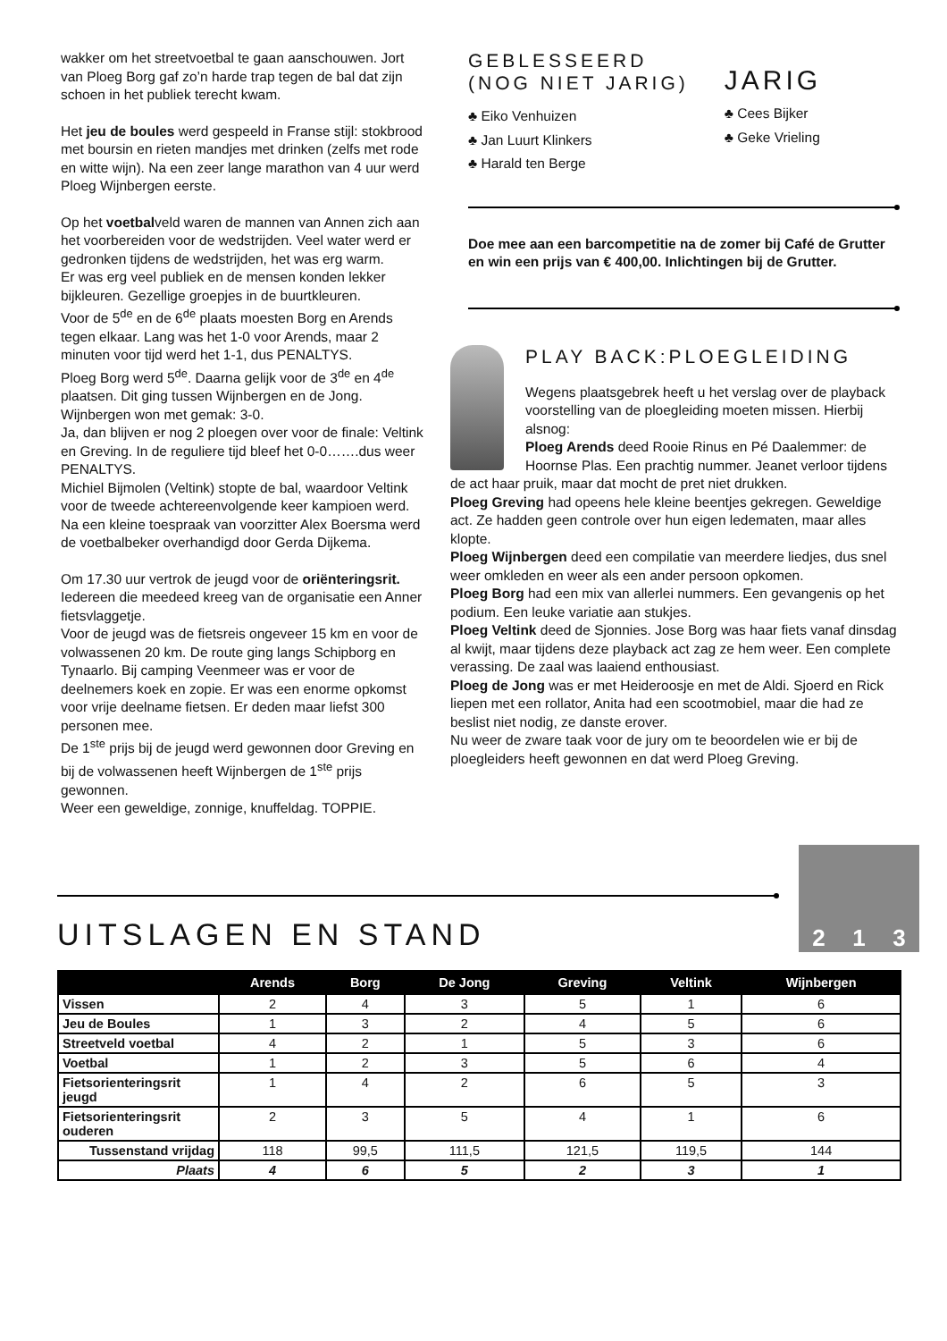wakker om het streetvoetbal te gaan aanschouwen. Jort van Ploeg Borg gaf zo’n harde trap tegen de bal dat zijn schoen in het publiek terecht kwam.
Het jeu de boules werd gespeeld in Franse stijl: stokbrood met boursin en rieten mandjes met drinken (zelfs met rode en witte wijn). Na een zeer lange marathon van 4 uur werd Ploeg Wijnbergen eerste.
Op het voetbalveld waren de mannen van Annen zich aan het voorbereiden voor de wedstrijden. Veel water werd er gedronken tijdens de wedstrijden, het was erg warm.
Er was erg veel publiek en de mensen konden lekker bijkleuren. Gezellige groepjes in de buurtkleuren.
Voor de 5<sup>de</sup> en de 6<sup>de</sup> plaats moesten Borg en Arends tegen elkaar. Lang was het 1-0 voor Arends, maar 2 minuten voor tijd werd het 1-1, dus PENALTYS.
Ploeg Borg werd 5<sup>de</sup>. Daarna gelijk voor de 3<sup>de</sup> en 4<sup>de</sup> plaatsen. Dit ging tussen Wijnbergen en de Jong. Wijnbergen won met gemak: 3-0.
Ja, dan blijven er nog 2 ploegen over voor de finale: Veltink en Greving. In de reguliere tijd bleef het 0-0…….dus weer PENALTYS.
Michiel Bijmolen (Veltink) stopte de bal, waardoor Veltink voor de tweede achtereenvolgende keer kampioen werd. Na een kleine toespraak van voorzitter Alex Boersma werd de voetbalbeker overhandigd door Gerda Dijkema.
Om 17.30 uur vertrok de jeugd voor de oriënteringsrit. Iedereen die meedeed kreeg van de organisatie een Anner fietsvlaggetje.
Voor de jeugd was de fietsreis ongeveer 15 km en voor de volwassenen 20 km. De route ging langs Schipborg en Tynaarlo. Bij camping Veenmeer was er voor de deelnemers koek en zopie. Er was een enorme opkomst voor vrije deelname fietsen. Er deden maar liefst 300 personen mee.
De 1<sup>ste</sup> prijs bij de jeugd werd gewonnen door Greving en bij de volwassenen heeft Wijnbergen de 1<sup>ste</sup> prijs gewonnen.
Weer een geweldige, zonnige, knuffeldag. TOPPIE.
GEBLESSEERD
(NOG NIET JARIG)
♣ Eiko Venhuizen
♣ Jan Luurt Klinkers
♣ Harald ten Berge
JARIG
♣ Cees Bijker
♣ Geke Vrieling
Doe mee aan een barcompetitie na de zomer bij Café de Grutter en win een prijs van € 400,00. Inlichtingen bij de Grutter.
PLAY BACK:PLOEGLEIDING
Wegens plaatsgebrek heeft u het verslag over de playback voorstelling van de ploegleiding moeten missen. Hierbij alsnog:
Ploeg Arends deed Rooie Rinus en Pé Daalemmer: de Hoornse Plas. Een prachtig nummer. Jeanet verloor tijdens de act haar pruik, maar dat mocht de pret niet drukken.
Ploeg Greving had opeens hele kleine beentjes gekregen. Geweldige act. Ze hadden geen controle over hun eigen ledematen, maar alles klopte.
Ploeg Wijnbergen deed een compilatie van meerdere liedjes, dus snel weer omkleden en weer als een ander persoon opkomen.
Ploeg Borg had een mix van allerlei nummers. Een gevangenis op het podium. Een leuke variatie aan stukjes.
Ploeg Veltink deed de Sjonnies. Jose Borg was haar fiets vanaf dinsdag al kwijt, maar tijdens deze playback act zag ze hem weer. Een complete verassing. De zaal was laaiend enthousiast.
Ploeg de Jong was er met Heideroosje en met de Aldi. Sjoerd en Rick liepen met een rollator, Anita had een scootmobiel, maar die had ze beslist niet nodig, ze danste erover.
Nu weer de zware taak voor de jury om te beoordelen wie er bij de ploegleiders heeft gewonnen en dat werd Ploeg Greving.
UITSLAGEN EN STAND
2 1 3
| | Arends | Borg | De Jong | Greving | Veltink | Wijnbergen |
| --- | --- | --- | --- | --- | --- | --- |
| Vissen | 2 | 4 | 3 | 5 | 1 | 6 |
| Jeu de Boules | 1 | 3 | 2 | 4 | 5 | 6 |
| Streetveld voetbal | 4 | 2 | 1 | 5 | 3 | 6 |
| Voetbal | 1 | 2 | 3 | 5 | 6 | 4 |
| Fietsorienteringsrit jeugd | 1 | 4 | 2 | 6 | 5 | 3 |
| Fietsorienteringsrit ouderen | 2 | 3 | 5 | 4 | 1 | 6 |
| Tussenstand vrijdag | 118 | 99,5 | 111,5 | 121,5 | 119,5 | 144 |
| Plaats | 4 | 6 | 5 | 2 | 3 | 1 |